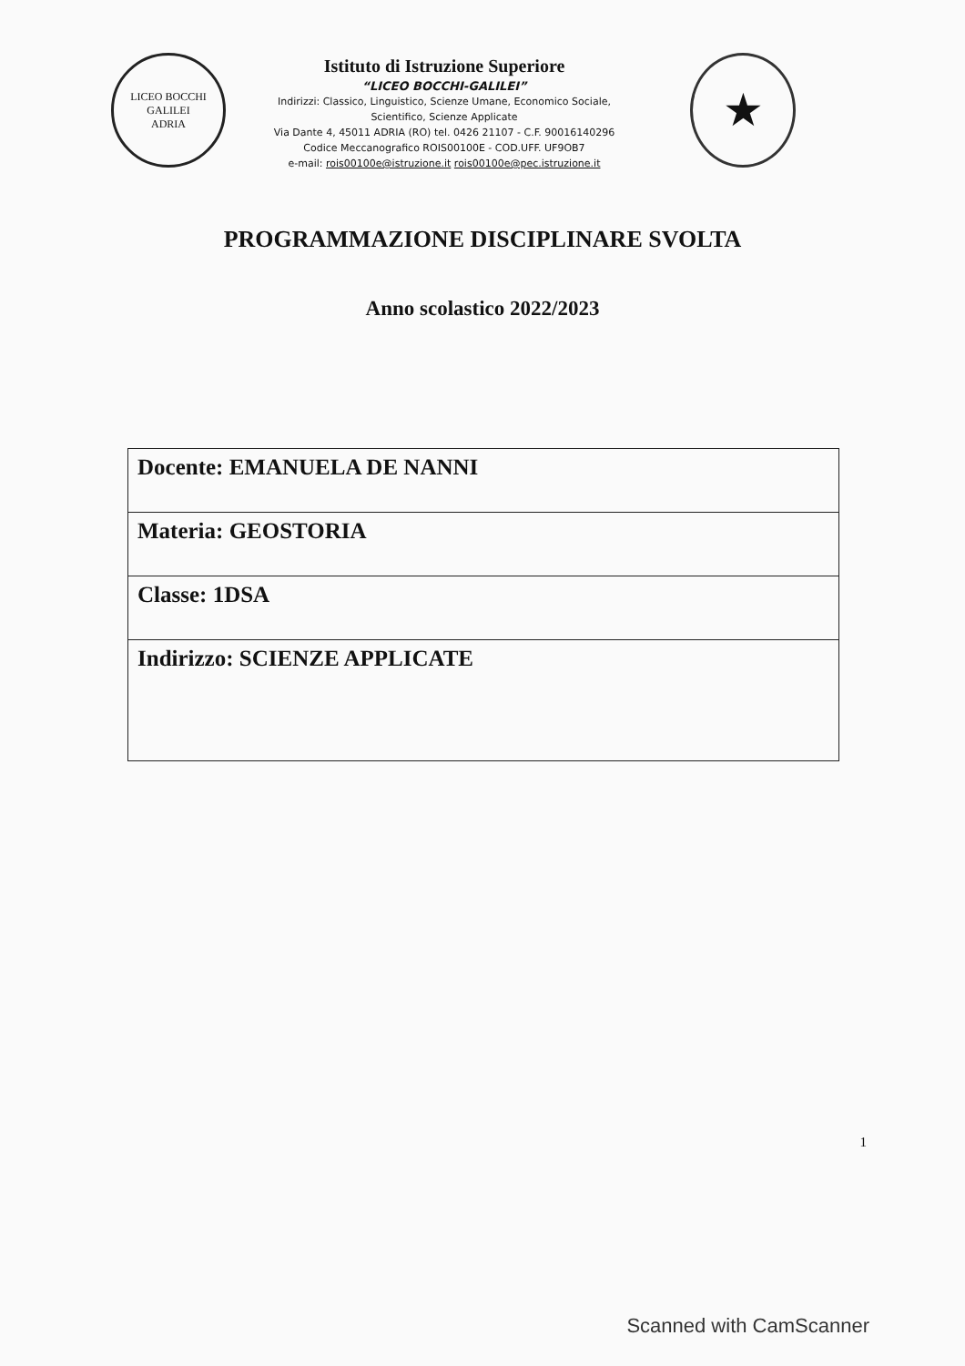LICEO BOCCHI GALILEI
ADRIA
Istituto di Istruzione Superiore
“LICEO BOCCHI-GALILEI”
Indirizzi: Classico, Linguistico, Scienze Umane, Economico Sociale,
Scientifico, Scienze Applicate
Via Dante 4, 45011 ADRIA (RO) tel. 0426 21107 - C.F. 90016140296
Codice Meccanografico ROIS00100E - COD.UFF. UF9OB7
e-mail: rois00100e@istruzione.it rois00100e@pec.istruzione.it
★
PROGRAMMAZIONE DISCIPLINARE SVOLTA
Anno scolastico 2022/2023
| Docente: EMANUELA DE NANNI |
| Materia: GEOSTORIA |
| Classe: 1DSA |
| Indirizzo: SCIENZE APPLICATE |
1
Scanned with CamScanner